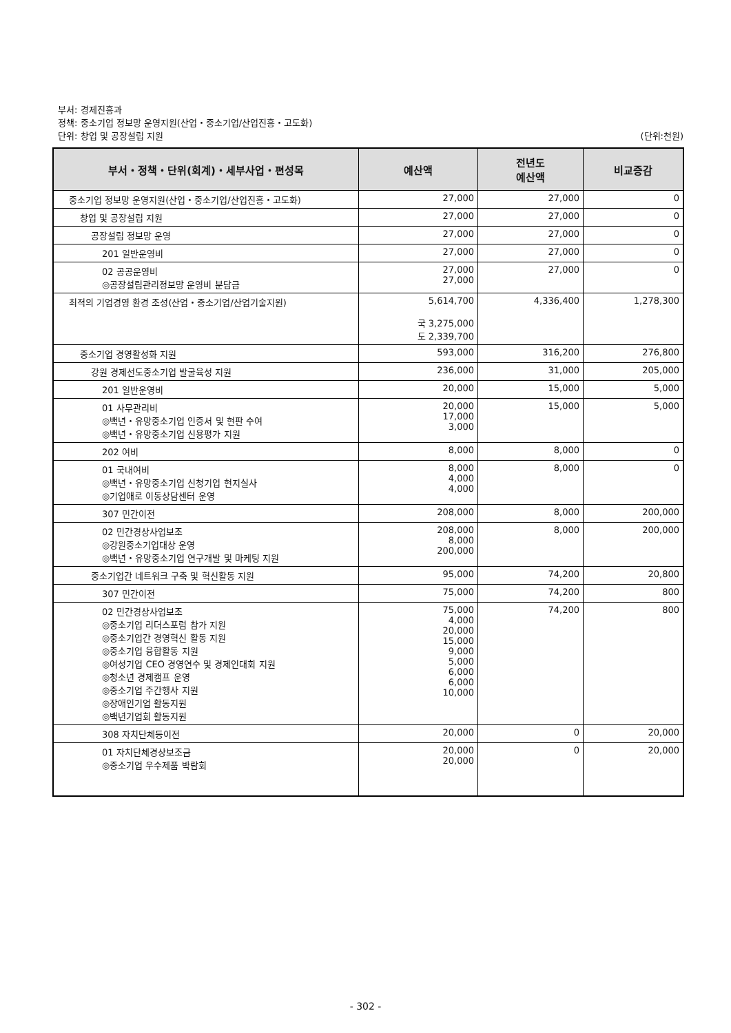부서: 경제진흥과
정책: 중소기업 정보망 운영지원(산업・중소기업/산업진흥・고도화)
단위: 창업 및 공장설립 지원 (단위:천원)
| 부서・정책・단위(회계)・세부사업・편성목 | 예산액 | 전년도 예산액 | 비교증감 |
| --- | --- | --- | --- |
| 중소기업 정보망 운영지원(산업・중소기업/산업진흥・고도화) | 27,000 | 27,000 | 0 |
| 창업 및 공장설립 지원 | 27,000 | 27,000 | 0 |
| 공장설립 정보망 운영 | 27,000 | 27,000 | 0 |
| 201 일반운영비 | 27,000 | 27,000 | 0 |
| 02 공공운영비 ◎공장설립관리정보망 운영비 분담금 | 27,000 27,000 | 27,000 | 0 |
| 최적의 기업경영 환경 조성(산업・중소기업/산업기술지원) | 5,614,700 국 3,275,000 도 2,339,700 | 4,336,400 | 1,278,300 |
| 중소기업 경영활성화 지원 | 593,000 | 316,200 | 276,800 |
| 강원 경제선도중소기업 발굴육성 지원 | 236,000 | 31,000 | 205,000 |
| 201 일반운영비 | 20,000 | 15,000 | 5,000 |
| 01 사무관리비 ◎백년・유망중소기업 인증서 및 현판 수여 ◎백년・유망중소기업 신용평가 지원 | 20,000 17,000 3,000 | 15,000 | 5,000 |
| 202 여비 | 8,000 | 8,000 | 0 |
| 01 국내여비 ◎백년・유망중소기업 신청기업 현지실사 ◎기업애로 이동상담센터 운영 | 8,000 4,000 4,000 | 8,000 | 0 |
| 307 민간이전 | 208,000 | 8,000 | 200,000 |
| 02 민간경상사업보조 ◎강원중소기업대상 운영 ◎백년・유망중소기업 연구개발 및 마케팅 지원 | 208,000 8,000 200,000 | 8,000 | 200,000 |
| 중소기업간 네트워크 구축 및 혁신활동 지원 | 95,000 | 74,200 | 20,800 |
| 307 민간이전 | 75,000 | 74,200 | 800 |
| 02 민간경상사업보조 ◎중소기업 리더스포럼 참가 지원 ◎중소기업간 경영혁신 활동 지원 ◎중소기업 융합활동 지원 ◎여성기업 CEO 경영연수 및 경제인대회 지원 ◎청소년 경제캠프 운영 ◎중소기업 주간행사 지원 ◎장애인기업 활동지원 ◎백년기업회 활동지원 | 75,000 4,000 20,000 15,000 9,000 5,000 6,000 6,000 10,000 | 74,200 | 800 |
| 308 자치단체등이전 | 20,000 | 0 | 20,000 |
| 01 자치단체경상보조금 ◎중소기업 우수제품 박람회 | 20,000 20,000 | 0 | 20,000 |
- 302 -